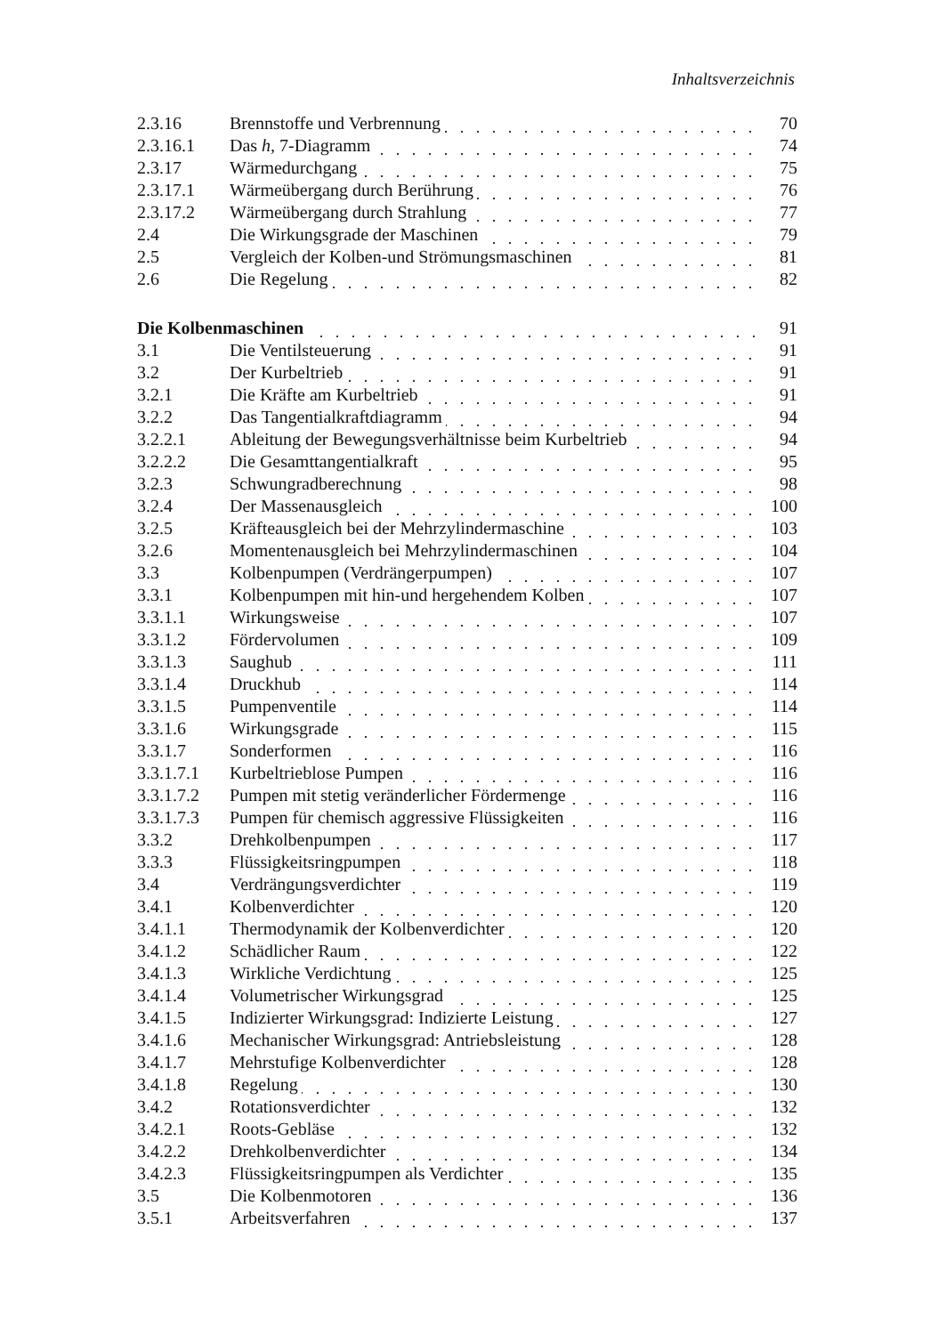Inhaltsverzeichnis
| 2.3.16 | Brennstoffe und Verbrennung | 70 |
| 2.3.16.1 | Das h, 7-Diagramm | 74 |
| 2.3.17 | Wärmedurchgang | 75 |
| 2.3.17.1 | Wärmeübergang durch Berührung | 76 |
| 2.3.17.2 | Wärmeübergang durch Strahlung | 77 |
| 2.4 | Die Wirkungsgrade der Maschinen | 79 |
| 2.5 | Vergleich der Kolben-und Strömungsmaschinen | 81 |
| 2.6 | Die Regelung | 82 |
| Die Kolbenmaschinen | | 91 |
| 3.1 | Die Ventilsteuerung | 91 |
| 3.2 | Der Kurbeltrieb | 91 |
| 3.2.1 | Die Kräfte am Kurbeltrieb | 91 |
| 3.2.2 | Das Tangentialkraftdiagramm | 94 |
| 3.2.2.1 | Ableitung der Bewegungsverhältnisse beim Kurbeltrieb | 94 |
| 3.2.2.2 | Die Gesamttangentialkraft | 95 |
| 3.2.3 | Schwungradberechnung | 98 |
| 3.2.4 | Der Massenausgleich | 100 |
| 3.2.5 | Kräfteausgleich bei der Mehrzylindermaschine | 103 |
| 3.2.6 | Momentenausgleich bei Mehrzylindermaschinen | 104 |
| 3.3 | Kolbenpumpen (Verdrängerpumpen) | 107 |
| 3.3.1 | Kolbenpumpen mit hin-und hergehendem Kolben | 107 |
| 3.3.1.1 | Wirkungsweise | 107 |
| 3.3.1.2 | Fördervolumen | 109 |
| 3.3.1.3 | Saughub | 111 |
| 3.3.1.4 | Druckhub | 114 |
| 3.3.1.5 | Pumpenventile | 114 |
| 3.3.1.6 | Wirkungsgrade | 115 |
| 3.3.1.7 | Sonderformen | 116 |
| 3.3.1.7.1 | Kurbeltrieblose Pumpen | 116 |
| 3.3.1.7.2 | Pumpen mit stetig veränderlicher Fördermenge | 116 |
| 3.3.1.7.3 | Pumpen für chemisch aggressive Flüssigkeiten | 116 |
| 3.3.2 | Drehkolbenpumpen | 117 |
| 3.3.3 | Flüssigkeitsringpumpen | 118 |
| 3.4 | Verdrängungsverdichter | 119 |
| 3.4.1 | Kolbenverdichter | 120 |
| 3.4.1.1 | Thermodynamik der Kolbenverdichter | 120 |
| 3.4.1.2 | Schädlicher Raum | 122 |
| 3.4.1.3 | Wirkliche Verdichtung | 125 |
| 3.4.1.4 | Volumetrischer Wirkungsgrad | 125 |
| 3.4.1.5 | Indizierter Wirkungsgrad: Indizierte Leistung | 127 |
| 3.4.1.6 | Mechanischer Wirkungsgrad: Antriebsleistung | 128 |
| 3.4.1.7 | Mehrstufige Kolbenverdichter | 128 |
| 3.4.1.8 | Regelung | 130 |
| 3.4.2 | Rotationsverdichter | 132 |
| 3.4.2.1 | Roots-Gebläse | 132 |
| 3.4.2.2 | Drehkolbenverdichter | 134 |
| 3.4.2.3 | Flüssigkeitsringpumpen als Verdichter | 135 |
| 3.5 | Die Kolbenmotoren | 136 |
| 3.5.1 | Arbeitsverfahren | 137 |